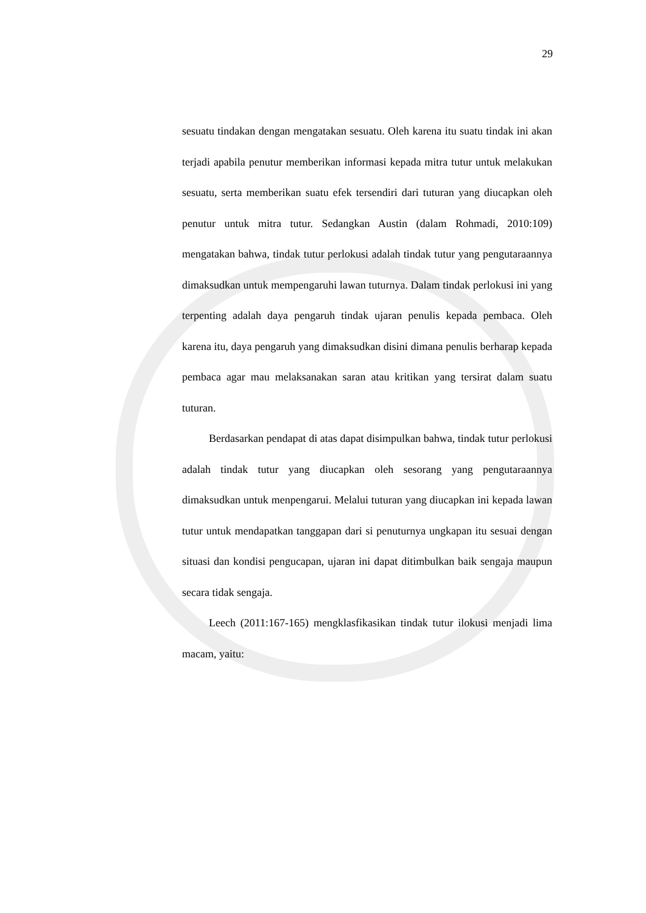29
sesuatu tindakan dengan mengatakan sesuatu. Oleh karena itu suatu tindak ini akan terjadi apabila penutur memberikan informasi kepada mitra tutur untuk melakukan sesuatu, serta memberikan suatu efek tersendiri dari tuturan yang diucapkan oleh penutur untuk mitra tutur. Sedangkan Austin (dalam Rohmadi, 2010:109) mengatakan bahwa, tindak tutur perlokusi adalah tindak tutur yang pengutaraannya dimaksudkan untuk mempengaruhi lawan tuturnya. Dalam tindak perlokusi ini yang terpenting adalah daya pengaruh tindak ujaran penulis kepada pembaca. Oleh karena itu, daya pengaruh yang dimaksudkan disini dimana penulis berharap kepada pembaca agar mau melaksanakan saran atau kritikan yang tersirat dalam suatu tuturan.
Berdasarkan pendapat di atas dapat disimpulkan bahwa, tindak tutur perlokusi adalah tindak tutur yang diucapkan oleh sesorang yang pengutaraannya dimaksudkan untuk menpengarui. Melalui tuturan yang diucapkan ini kepada lawan tutur untuk mendapatkan tanggapan dari si penuturnya ungkapan itu sesuai dengan situasi dan kondisi pengucapan, ujaran ini dapat ditimbulkan baik sengaja maupun secara tidak sengaja.
Leech (2011:167-165) mengklasfikasikan tindak tutur ilokusi menjadi lima macam, yaitu: